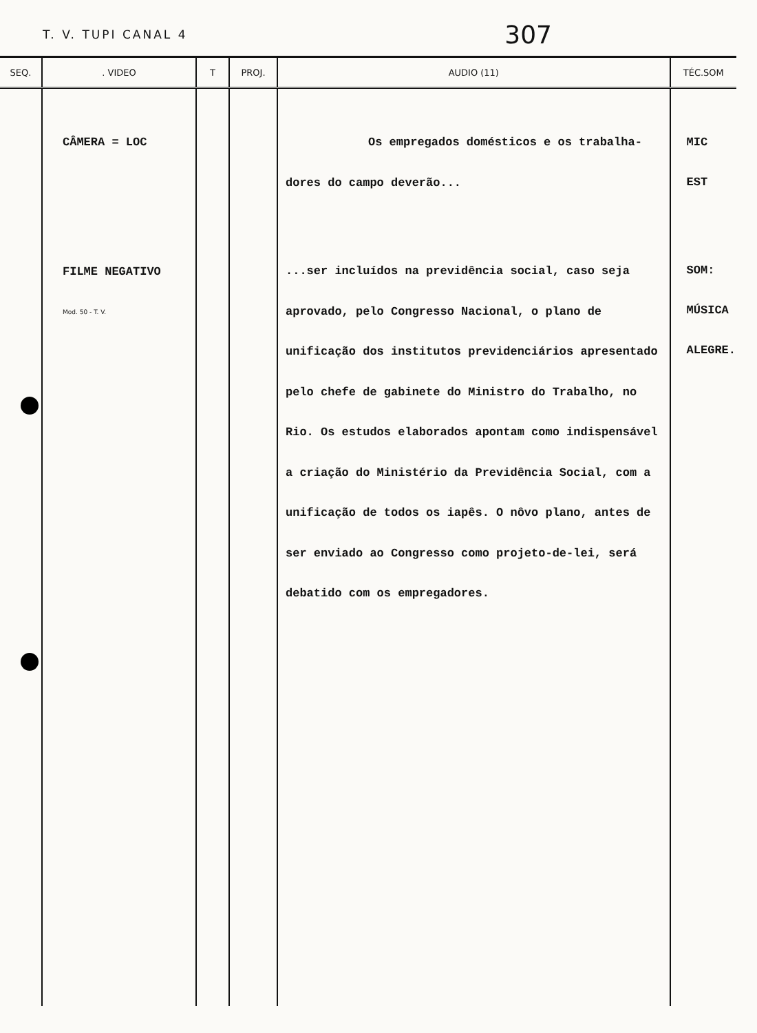T. V. TUPI CANAL 4 307
| SEQ. | . VIDEO | T | PROJ. | AUDIO (11) | TÉC.SOM |
| --- | --- | --- | --- | --- | --- |
| | CÂMERA = LOC FILME NEGATIVO Mod. 50 - T. V. | | | Os empregados domésticos e os trabalha- dores do campo deverão... ...ser incluídos na previdência social, caso seja aprovado, pelo Congresso Nacional, o plano de unificação dos institutos previdenciários apresentado pelo chefe de gabinete do Ministro do Trabalho, no Rio. Os estudos elaborados apontam como indispensável a criação do Ministério da Previdência Social, com a unificação de todos os iapês. O nôvo plano, antes de ser enviado ao Congresso como projeto-de-lei, será debatido com os empregadores. | MIC EST SOM: MÚSICA ALEGRE. |